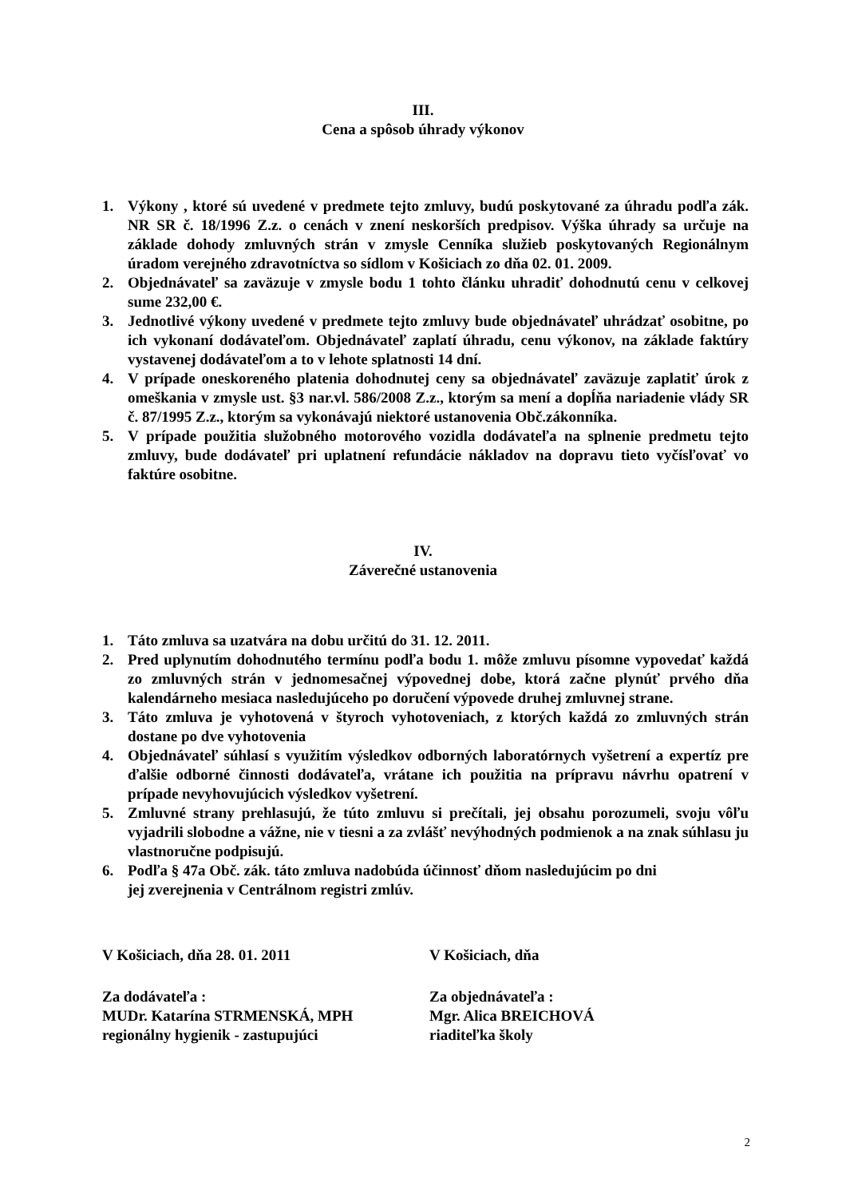III.
Cena a spôsob úhrady výkonov
1. Výkony , ktoré sú uvedené v predmete tejto zmluvy, budú poskytované za úhradu podľa zák. NR SR č. 18/1996 Z.z. o cenách v znení neskorších predpisov. Výška úhrady sa určuje na základe dohody zmluvných strán v zmysle Cenníka služieb poskytovaných Regionálnym úradom verejného zdravotníctva so sídlom v Košiciach zo dňa 02. 01. 2009.
2. Objednávateľ sa zaväzuje v zmysle bodu 1 tohto článku uhradiť dohodnutú cenu v celkovej sume 232,00 €.
3. Jednotlivé výkony uvedené v predmete tejto zmluvy bude objednávateľ uhrádzať osobitne, po ich vykonaní dodávateľom. Objednávateľ zaplatí úhradu, cenu výkonov, na základe faktúry vystavenej dodávateľom a to v lehote splatnosti 14 dní.
4. V prípade oneskoreného platenia dohodnutej ceny sa objednávateľ zaväzuje zaplatiť úrok z omeškania v zmysle ust. §3 nar.vl. 586/2008 Z.z., ktorým sa mení a dopĺňa nariadenie vlády SR č. 87/1995 Z.z., ktorým sa vykonávajú niektoré ustanovenia Obč.zákonníka.
5. V prípade použitia služobného motorového vozidla dodávateľa na splnenie predmetu tejto zmluvy, bude dodávateľ pri uplatnení refundácie nákladov na dopravu tieto vyčísľovať vo faktúre osobitne.
IV.
Záverečné ustanovenia
1. Táto zmluva sa uzatvára na dobu určitú do 31. 12. 2011.
2. Pred uplynutím dohodnutého termínu podľa bodu 1. môže zmluvu písomne vypovedať každá zo zmluvných strán v jednomesačnej výpovednej dobe, ktorá začne plynúť prvého dňa kalendárneho mesiaca nasledujúceho po doručení výpovede druhej zmluvnej strane.
3. Táto zmluva je vyhotovená v štyroch vyhotoveniach, z ktorých každá zo zmluvných strán dostane po dve vyhotovenia
4. Objednávateľ súhlasí s využitím výsledkov odborných laboratórnych vyšetrení a expertíz pre ďalšie odborné činnosti dodávateľa, vrátane ich použitia na prípravu návrhu opatrení v prípade nevyhovujúcich výsledkov vyšetrení.
5. Zmluvné strany prehlasujú, že túto zmluvu si prečítali, jej obsahu porozumeli, svoju vôľu vyjadrili slobodne a vážne, nie v tiesni a za zvlášť nevýhodných podmienok a na znak súhlasu ju vlastnoručne podpisujú.
6. Podľa § 47a Obč. zák. táto zmluva nadobúda účinnosť dňom nasledujúcim po dni
jej zverejnenia v Centrálnom registri zmlúv.
V Košiciach, dňa 28. 01. 2011 V Košiciach, dňa
Za dodávateľa :
MUDr. Katarína STRMENSKÁ, MPH
regionálny hygienik - zastupujúci
Za objednávateľa :
Mgr. Alica BREICHOVÁ
riaditeľka školy
2